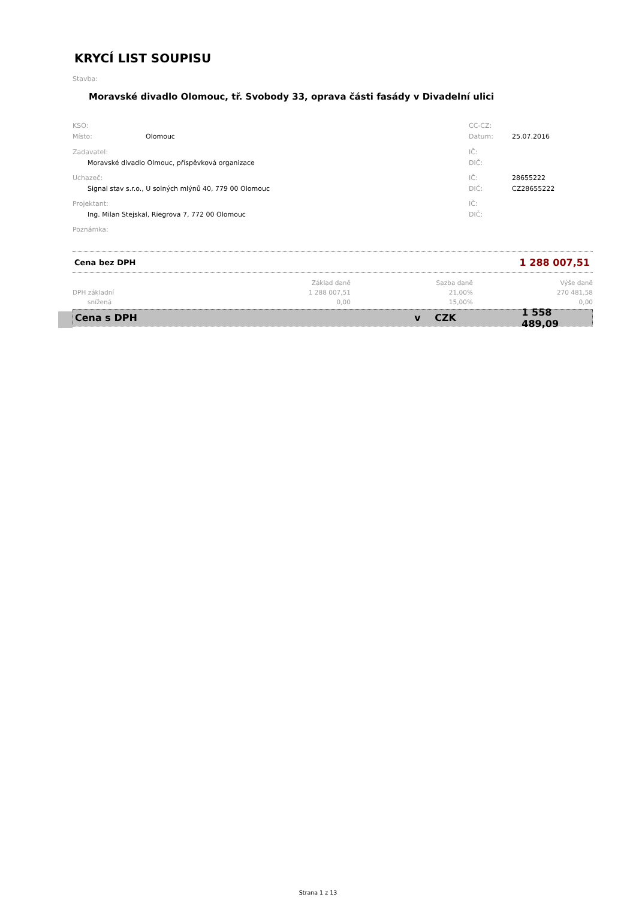KRYCÍ LIST SOUPISU
Stavba:
Moravské divadlo Olomouc, tř. Svobody 33, oprava části fasády v Divadelní ulici
| KSO: | | CC-CZ: | |
| Místo: | Olomouc | Datum: | 25.07.2016 |
| Zadavatel: | | IČ: | |
| Moravské divadlo Olmouc, příspěvková organizace | | DIČ: | |
| Uchazeč: | | IČ: | 28655222 |
| Signal stav s.r.o., U solných mlýnů 40, 779 00 Olomouc | | DIČ: | CZ28655222 |
| Projektant: | | IČ: | |
| Ing. Milan Stejskal, Riegrova 7, 772 00 Olomouc | | DIČ: | |
| Poznámka: | | | |
Cena bez DPH 1 288 007,51
| | Základ daně | Sazba daně | Výše daně |
| DPH základní | 1 288 007,51 | 21,00% | 270 481,58 |
| snížená | 0,00 | 15,00% | 0,00 |
Cena s DPH v CZK 1 558 489,09
Strana 1 z 13